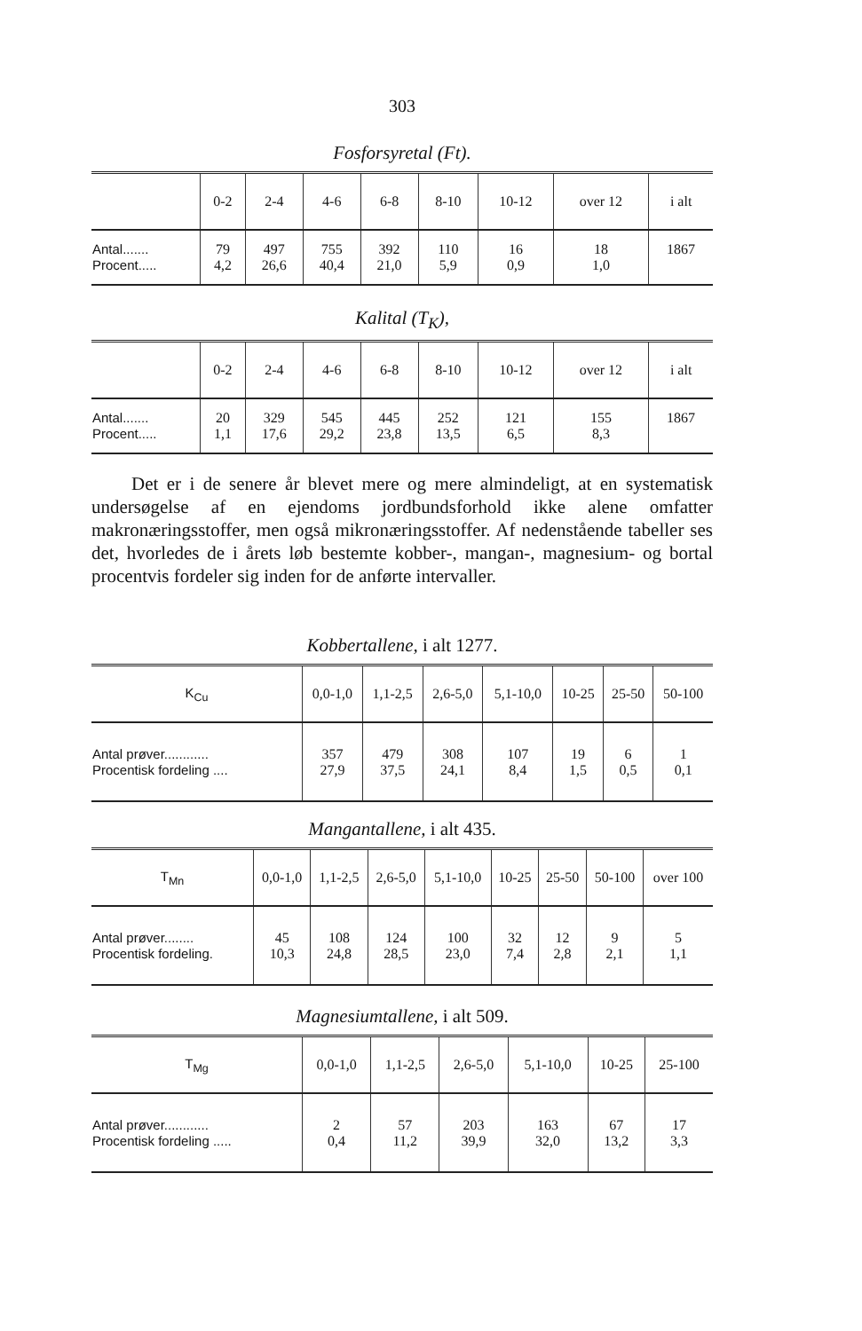303
Fosforsyretal (Ft).
| | 0-2 | 2-4 | 4-6 | 6-8 | 8-10 | 10-12 | over 12 | i alt |
| --- | --- | --- | --- | --- | --- | --- | --- | --- |
| Antal....... Procent..... | 79 4,2 | 497 26,6 | 755 40,4 | 392 21,0 | 110 5,9 | 16 0,9 | 18 1,0 | 1867 |
Kalital (T<sub>K</sub>),
| | 0-2 | 2-4 | 4-6 | 6-8 | 8-10 | 10-12 | over 12 | i alt |
| --- | --- | --- | --- | --- | --- | --- | --- | --- |
| Antal....... Procent..... | 20 1,1 | 329 17,6 | 545 29,2 | 445 23,8 | 252 13,5 | 121 6,5 | 155 8,3 | 1867 |
Det er i de senere år blevet mere og mere almindeligt, at en systematisk undersøgelse af en ejendoms jordbundsforhold ikke alene omfatter makronæringsstoffer, men også mikronæringsstoffer. Af nedenstående tabeller ses det, hvorledes de i årets løb bestemte kobber-, mangan-, magnesium- og bortal procentvis fordeler sig inden for de anførte intervaller.
Kobbertallene, i alt 1277.
| K<sub>Cu</sub> | 0,0-1,0 | 1,1-2,5 | 2,6-5,0 | 5,1-10,0 | 10-25 | 25-50 | 50-100 |
| --- | --- | --- | --- | --- | --- | --- | --- |
| Antal prøver............ Procentisk fordeling .... | 357 27,9 | 479 37,5 | 308 24,1 | 107 8,4 | 19 1,5 | 6 0,5 | 1 0,1 |
Mangantallene, i alt 435.
| T<sub>Mn</sub> | 0,0-1,0 | 1,1-2,5 | 2,6-5,0 | 5,1-10,0 | 10-25 | 25-50 | 50-100 | over 100 |
| --- | --- | --- | --- | --- | --- | --- | --- | --- |
| Antal prøver........ Procentisk fordeling. | 45 10,3 | 108 24,8 | 124 28,5 | 100 23,0 | 32 7,4 | 12 2,8 | 9 2,1 | 5 1,1 |
Magnesiumtallene, i alt 509.
| T<sub>Mg</sub> | 0,0-1,0 | 1,1-2,5 | 2,6-5,0 | 5,1-10,0 | 10-25 | 25-100 |
| --- | --- | --- | --- | --- | --- | --- |
| Antal prøver............ Procentisk fordeling ..... | 2 0,4 | 57 11,2 | 203 39,9 | 163 32,0 | 67 13,2 | 17 3,3 |